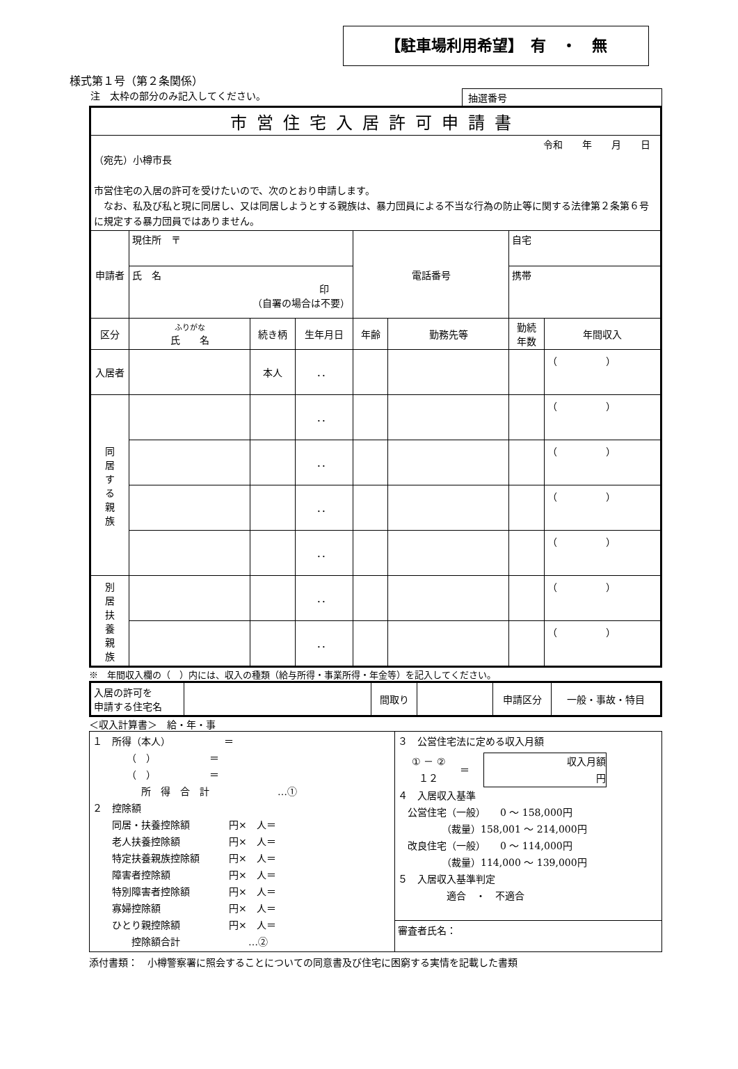【駐車場利用希望】　有　・　無
様式第１号（第２条関係）
注　太枠の部分のみ記入してください。 抽選番号
| 市営住宅入居許可申請書 | | | | | | | |
| 令和 年 月 日 （宛先）小樽市長 市営住宅の入居の許可を受けたいので、次のとおり申請します。 なお、私及び私と現に同居し、又は同居しようとする親族は、暴力団員による不当な行為の防止等に関する法律第２条第６号に規定する暴力団員ではありません。 | | | | | | | |
| 申請者 | 現住所 〒 | | | 電話番号 | | 自宅 | |
| | 氏 名 印 （自署の場合は不要） | | | | | 携帯 | |
| 区分 | ふりがな 氏 名 | 続き柄 | 生年月日 | 年齢 | 勤務先等 | 勤続 年数 | 年間収入 |
| 入居者 | | 本人 | ．． | | | | （ ） |
| 同 居 す る 親 族 | | | ．． | | | | （ ） |
| | | | ．． | | | | （ ） |
| | | | ．． | | | | （ ） |
| | | | ．． | | | | （ ） |
| 別 居 扶 養 親 族 | | | ．． | | | | （ ） |
| | | | ．． | | | | （ ） |
※　年間収入欄の（　）内には、収入の種類（給与所得・事業所得・年金等）を記入してください。
| 入居の許可を 申請する住宅名 | | 間取り | | 申請区分 | 一般・事故・特目 |
＜収入計算書＞　給・年・事
| １ 所得（本人） ＝ （ ） ＝ （ ） ＝ 所 得 合 計 …① ２ 控除額 同居・扶養控除額 円× 人＝ 老人扶養控除額 円× 人＝ 特定扶養親族控除額 円× 人＝ 障害者控除額 円× 人＝ 特別障害者控除額 円× 人＝ 寡婦控除額 円× 人＝ ひとり親控除額 円× 人＝ 控除額合計 …② | ３ 公営住宅法に定める収入月額 ① － ② １２ ＝ 収入月額 円 ４ 入居収入基準 公営住宅（一般） 0 ～ 158,000円 （裁量）158,001 ～ 214,000円 改良住宅（一般） 0 ～ 114,000円 （裁量）114,000 ～ 139,000円 ５ 入居収入基準判定 適合 ・ 不適合 |
| | 審査者氏名： |
添付書類：　小樽警察署に照会することについての同意書及び住宅に困窮する実情を記載した書類